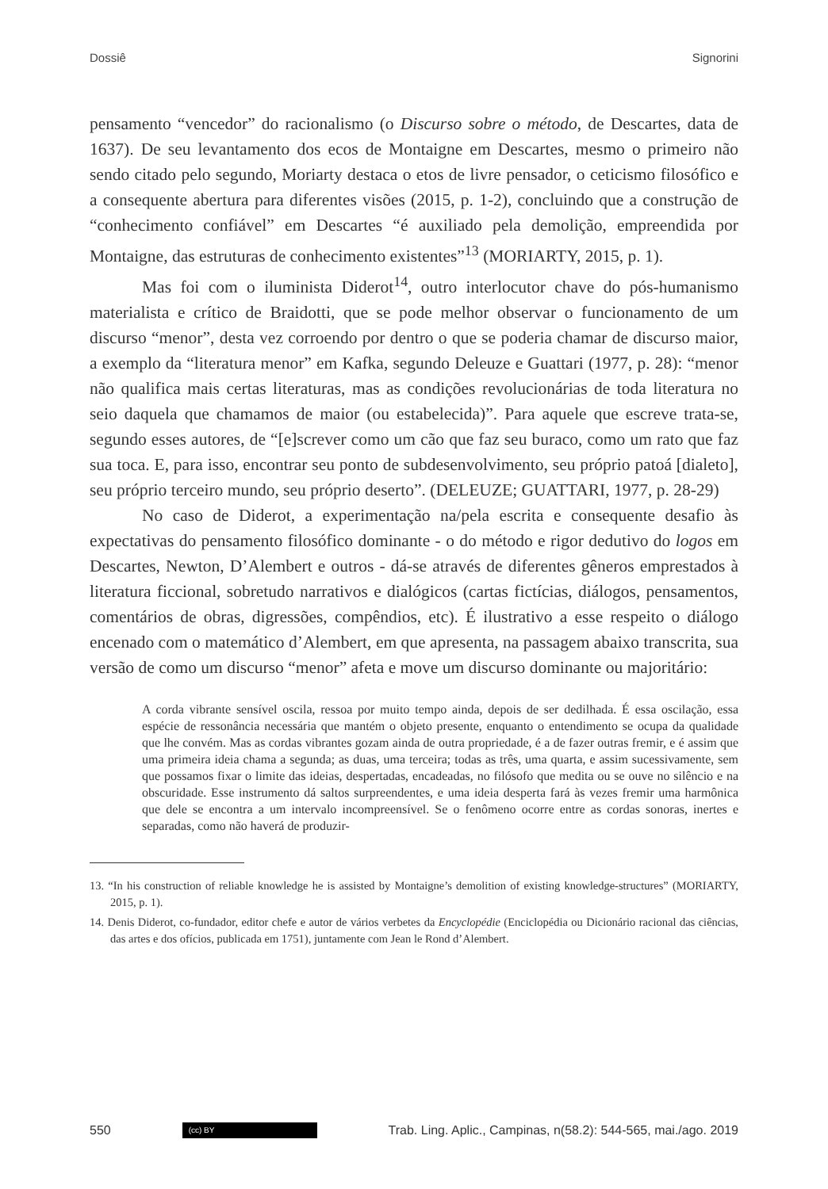Dossiê Signorini
pensamento “vencedor” do racionalismo (o Discurso sobre o método, de Descartes, data de 1637). De seu levantamento dos ecos de Montaigne em Descartes, mesmo o primeiro não sendo citado pelo segundo, Moriarty destaca o etos de livre pensador, o ceticismo filosófico e a consequente abertura para diferentes visões (2015, p. 1-2), concluindo que a construção de “conhecimento confiável” em Descartes “é auxiliado pela demolição, empreendida por Montaigne, das estruturas de conhecimento existentes”<sup>13</sup> (MORIARTY, 2015, p. 1).
Mas foi com o iluminista Diderot<sup>14</sup>, outro interlocutor chave do pós-humanismo materialista e crítico de Braidotti, que se pode melhor observar o funcionamento de um discurso “menor”, desta vez corroendo por dentro o que se poderia chamar de discurso maior, a exemplo da “literatura menor” em Kafka, segundo Deleuze e Guattari (1977, p. 28): “menor não qualifica mais certas literaturas, mas as condições revolucionárias de toda literatura no seio daquela que chamamos de maior (ou estabelecida)”. Para aquele que escreve trata-se, segundo esses autores, de “[e]screver como um cão que faz seu buraco, como um rato que faz sua toca. E, para isso, encontrar seu ponto de subdesenvolvimento, seu próprio patoá [dialeto], seu próprio terceiro mundo, seu próprio deserto”. (DELEUZE; GUATTARI, 1977, p. 28-29)
No caso de Diderot, a experimentação na/pela escrita e consequente desafio às expectativas do pensamento filosófico dominante - o do método e rigor dedutivo do logos em Descartes, Newton, D’Alembert e outros - dá-se através de diferentes gêneros emprestados à literatura ficcional, sobretudo narrativos e dialógicos (cartas fictícias, diálogos, pensamentos, comentários de obras, digressões, compêndios, etc). É ilustrativo a esse respeito o diálogo encenado com o matemático d’Alembert, em que apresenta, na passagem abaixo transcrita, sua versão de como um discurso “menor” afeta e move um discurso dominante ou majoritário:
A corda vibrante sensível oscila, ressoa por muito tempo ainda, depois de ser dedilhada. É essa oscilação, essa espécie de ressonância necessária que mantém o objeto presente, enquanto o entendimento se ocupa da qualidade que lhe convém. Mas as cordas vibrantes gozam ainda de outra propriedade, é a de fazer outras fremir, e é assim que uma primeira ideia chama a segunda; as duas, uma terceira; todas as três, uma quarta, e assim sucessivamente, sem que possamos fixar o limite das ideias, despertadas, encadeadas, no filósofo que medita ou se ouve no silêncio e na obscuridade. Esse instrumento dá saltos surpreendentes, e uma ideia desperta fará às vezes fremir uma harmônica que dele se encontra a um intervalo incompreensível. Se o fenômeno ocorre entre as cordas sonoras, inertes e separadas, como não haverá de produzir-
13. “In his construction of reliable knowledge he is assisted by Montaigne’s demolition of existing knowledge-structures” (MORIARTY, 2015, p. 1).
14. Denis Diderot, co-fundador, editor chefe e autor de vários verbetes da Encyclopédie (Enciclopédia ou Dicionário racional das ciências, das artes e dos ofícios, publicada em 1751), juntamente com Jean le Rond d’Alembert.
550 (cc) BY Trab. Ling. Aplic., Campinas, n(58.2): 544-565, mai./ago. 2019